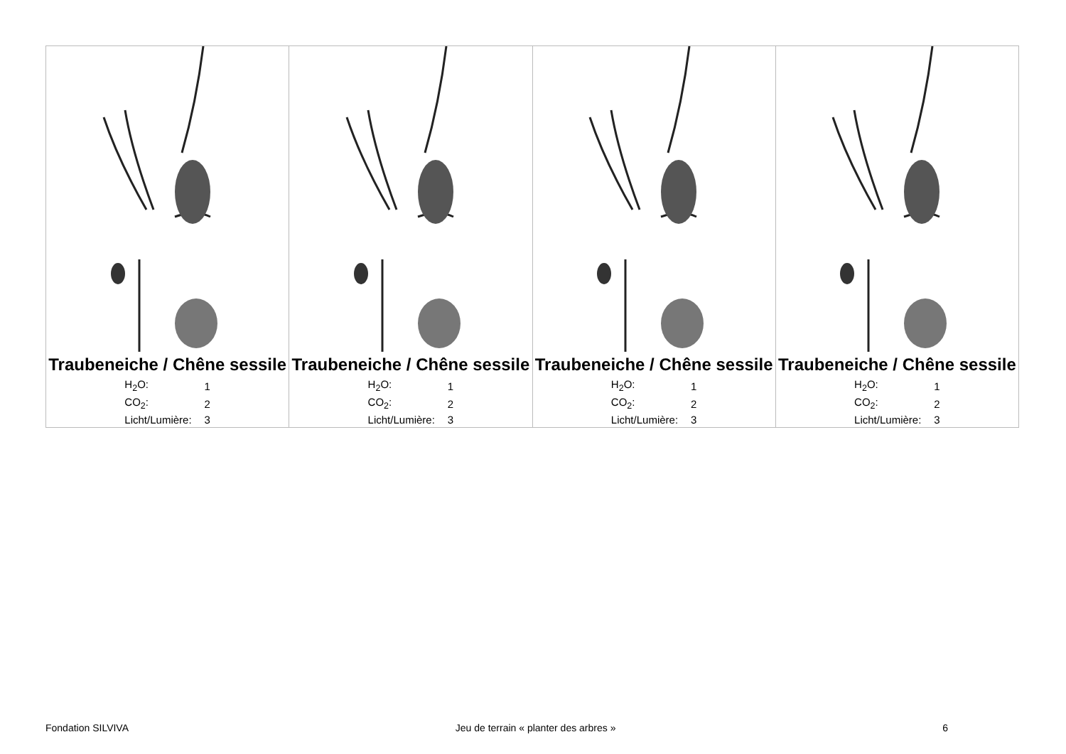| Traubeneiche / Chêne sessile / H<sub>2</sub>O: / 1 / / CO<sub>2</sub>: / 2 / / Licht/Lumière: / 3 / | Traubeneiche / Chêne sessile / H<sub>2</sub>O: / 1 / / CO<sub>2</sub>: / 2 / / Licht/Lumière: / 3 / | Traubeneiche / Chêne sessile / H<sub>2</sub>O: / 1 / / CO<sub>2</sub>: / 2 / / Licht/Lumière: / 3 / | Traubeneiche / Chêne sessile / H<sub>2</sub>O: / 1 / / CO<sub>2</sub>: / 2 / / Licht/Lumière: / 3 / |
Fondation SILVIVA Jeu de terrain « planter des arbres » 6